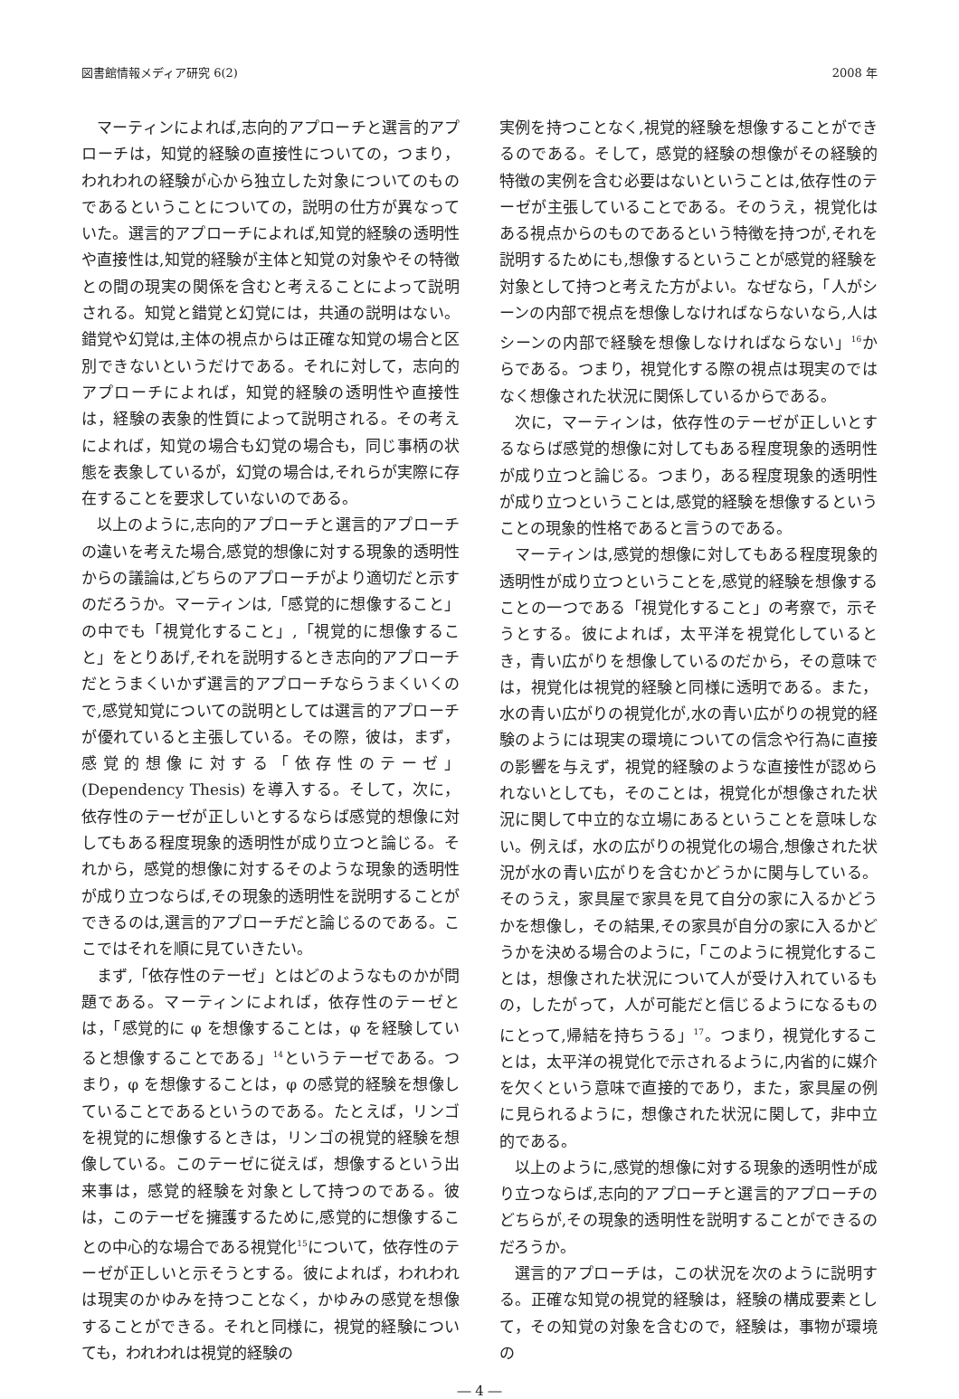図書館情報メディア研究 6(2) 2008 年
マーティンによれば,志向的アプローチと選言的アプローチは，知覚的経験の直接性についての，つまり，われわれの経験が心から独立した対象についてのものであるということについての，説明の仕方が異なっていた。選言的アプローチによれば,知覚的経験の透明性や直接性は,知覚的経験が主体と知覚の対象やその特徴との間の現実の関係を含むと考えることによって説明される。知覚と錯覚と幻覚には，共通の説明はない。錯覚や幻覚は,主体の視点からは正確な知覚の場合と区別できないというだけである。それに対して，志向的アプローチによれば，知覚的経験の透明性や直接性は，経験の表象的性質によって説明される。その考えによれば，知覚の場合も幻覚の場合も，同じ事柄の状態を表象しているが，幻覚の場合は,それらが実際に存在することを要求していないのである。
以上のように,志向的アプローチと選言的アプローチの違いを考えた場合,感覚的想像に対する現象的透明性からの議論は,どちらのアプローチがより適切だと示すのだろうか。マーティンは,「感覚的に想像すること」の中でも「視覚化すること」,「視覚的に想像すること」をとりあげ,それを説明するとき志向的アプローチだとうまくいかず選言的アプローチならうまくいくので,感覚知覚についての説明としては選言的アプローチが優れていると主張している。その際，彼は，まず，感覚的想像に対する「依存性のテーゼ」(Dependency Thesis) を導入する。そして，次に，依存性のテーゼが正しいとするならば感覚的想像に対してもある程度現象的透明性が成り立つと論じる。それから，感覚的想像に対するそのような現象的透明性が成り立つならば,その現象的透明性を説明することができるのは,選言的アプローチだと論じるのである。ここではそれを順に見ていきたい。
まず,「依存性のテーゼ」とはどのようなものかが問題である。マーティンによれば，依存性のテーゼとは，「感覚的に φ を想像することは，φ を経験していると想像することである」<sup>14</sup>というテーゼである。つまり，φ を想像することは，φ の感覚的経験を想像していることであるというのである。たとえば，リンゴを視覚的に想像するときは，リンゴの視覚的経験を想像している。このテーゼに従えば，想像するという出来事は，感覚的経験を対象として持つのである。彼は，このテーゼを擁護するために,感覚的に想像することの中心的な場合である視覚化<sup>15</sup>について，依存性のテーゼが正しいと示そうとする。彼によれば，われわれは現実のかゆみを持つことなく，かゆみの感覚を想像することができる。それと同様に，視覚的経験についても，われわれは視覚的経験の
実例を持つことなく,視覚的経験を想像することができるのである。そして，感覚的経験の想像がその経験的特徴の実例を含む必要はないということは,依存性のテーゼが主張していることである。そのうえ，視覚化はある視点からのものであるという特徴を持つが,それを説明するためにも,想像するということが感覚的経験を対象として持つと考えた方がよい。なぜなら，「人がシーンの内部で視点を想像しなければならないなら,人はシーンの内部で経験を想像しなければならない」<sup>16</sup>からである。つまり，視覚化する際の視点は現実のではなく想像された状況に関係しているからである。
次に，マーティンは，依存性のテーゼが正しいとするならば感覚的想像に対してもある程度現象的透明性が成り立つと論じる。つまり，ある程度現象的透明性が成り立つということは,感覚的経験を想像するということの現象的性格であると言うのである。
マーティンは,感覚的想像に対してもある程度現象的透明性が成り立つということを,感覚的経験を想像することの一つである「視覚化すること」の考察で，示そうとする。彼によれば，太平洋を視覚化しているとき，青い広がりを想像しているのだから，その意味では，視覚化は視覚的経験と同様に透明である。また，水の青い広がりの視覚化が,水の青い広がりの視覚的経験のようには現実の環境についての信念や行為に直接の影響を与えず，視覚的経験のような直接性が認められないとしても，そのことは，視覚化が想像された状況に関して中立的な立場にあるということを意味しない。例えば，水の広がりの視覚化の場合,想像された状況が水の青い広がりを含むかどうかに関与している。そのうえ，家具屋で家具を見て自分の家に入るかどうかを想像し，その結果,その家具が自分の家に入るかどうかを決める場合のように，「このように視覚化することは，想像された状況について人が受け入れているもの，したがって，人が可能だと信じるようになるものにとって,帰結を持ちうる」<sup>17</sup>。つまり，視覚化することは，太平洋の視覚化で示されるように,内省的に媒介を欠くという意味で直接的であり，また，家具屋の例に見られるように，想像された状況に関して，非中立的である。
以上のように,感覚的想像に対する現象的透明性が成り立つならば,志向的アプローチと選言的アプローチのどちらが,その現象的透明性を説明することができるのだろうか。
選言的アプローチは，この状況を次のように説明する。正確な知覚の視覚的経験は，経験の構成要素として，その知覚の対象を含むので，経験は，事物が環境の
― 4 ―